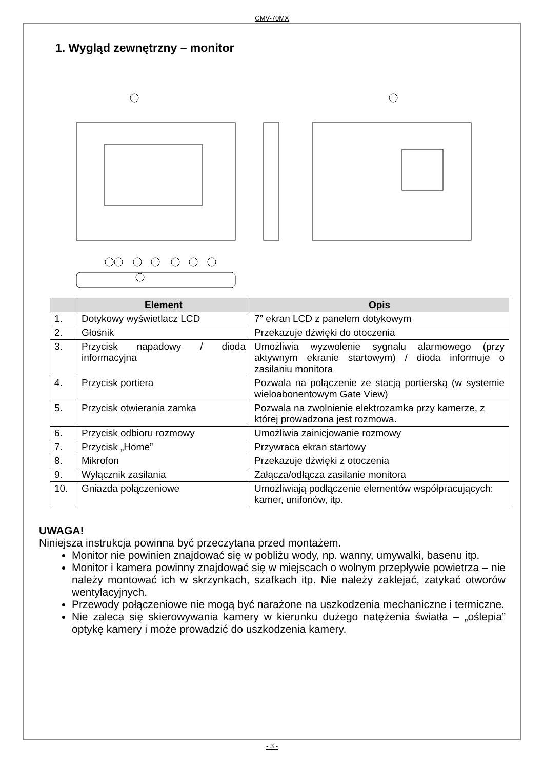CMV-70MX
1. Wygląd zewnętrzny – monitor
| | Element | Opis |
| --- | --- | --- |
| 1. | Dotykowy wyświetlacz LCD | 7” ekran LCD z panelem dotykowym |
| 2. | Głośnik | Przekazuje dźwięki do otoczenia |
| 3. | Przycisk napadowy / dioda informacyjna | Umożliwia wyzwolenie sygnału alarmowego (przy aktywnym ekranie startowym) / dioda informuje o zasilaniu monitora |
| 4. | Przycisk portiera | Pozwala na połączenie ze stacją portierską (w systemie wieloabonentowym Gate View) |
| 5. | Przycisk otwierania zamka | Pozwala na zwolnienie elektrozamka przy kamerze, z której prowadzona jest rozmowa. |
| 6. | Przycisk odbioru rozmowy | Umożliwia zainicjowanie rozmowy |
| 7. | Przycisk „Home” | Przywraca ekran startowy |
| 8. | Mikrofon | Przekazuje dźwięki z otoczenia |
| 9. | Wyłącznik zasilania | Załącza/odłącza zasilanie monitora |
| 10. | Gniazda połączeniowe | Umożliwiają podłączenie elementów współpracujących: kamer, unifonów, itp. |
UWAGA!
Niniejsza instrukcja powinna być przeczytana przed montażem.
Monitor nie powinien znajdować się w pobliżu wody, np. wanny, umywalki, basenu itp.
Monitor i kamera powinny znajdować się w miejscach o wolnym przepływie powietrza – nie należy montować ich w skrzynkach, szafkach itp. Nie należy zaklejać, zatykać otworów wentylacyjnych.
Przewody połączeniowe nie mogą być narażone na uszkodzenia mechaniczne i termiczne.
Nie zaleca się skierowywania kamery w kierunku dużego natężenia światła – „oślepia” optykę kamery i może prowadzić do uszkodzenia kamery.
- 3 -